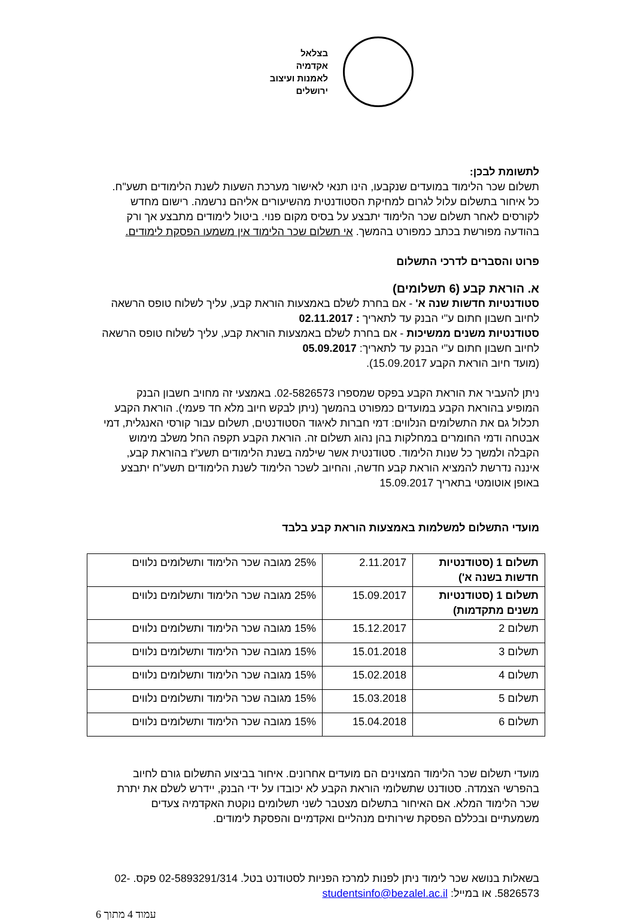בצלאל
אקדמיה
לאמנות ועיצוב
ירושלים
לתשומת לבכן:
תשלום שכר הלימוד במועדים שנקבעו, הינו תנאי לאישור מערכת השעות לשנת הלימודים תשע"ח. כל איחור בתשלום עלול לגרום למחיקת הסטודנטית מהשיעורים אליהם נרשמה. רישום מחדש לקורסים לאחר תשלום שכר הלימוד יתבצע על בסיס מקום פנוי. ביטול לימודים מתבצע אך ורק בהודעה מפורשת בכתב כמפורט בהמשך. אי תשלום שכר הלימוד אין משמעו הפסקת לימודים.
פרוט והסברים לדרכי התשלום
א. הוראת קבע (6 תשלומים)
סטודנטיות חדשות שנה א' - אם בחרת לשלם באמצעות הוראת קבע, עליך לשלוח טופס הרשאה לחיוב חשבון חתום ע"י הבנק עד לתאריך : 02.11.2017
סטודנטיות משנים ממשיכות - אם בחרת לשלם באמצעות הוראת קבע, עליך לשלוח טופס הרשאה לחיוב חשבון חתום ע"י הבנק עד לתאריך: 05.09.2017
(מועד חיוב הוראת הקבע 15.09.2017).
ניתן להעביר את הוראת הקבע בפקס שמספרו 02-5826573. באמצעי זה מחויב חשבון הבנק המופיע בהוראת הקבע במועדים כמפורט בהמשך (ניתן לבקש חיוב מלא חד פעמי). הוראת הקבע תכלול גם את התשלומים הנלווים: דמי חברות לאיגוד הסטודנטים, תשלום עבור קורסי האנגלית, דמי אבטחה ודמי החומרים במחלקות בהן נהוג תשלום זה. הוראת הקבע תקפה החל משלב מימוש הקבלה ולמשך כל שנות הלימוד. סטודנטית אשר שילמה בשנת הלימודים תשע"ז בהוראת קבע, איננה נדרשת להמציא הוראת קבע חדשה, והחיוב לשכר הלימוד לשנת הלימודים תשע"ח יתבצע באופן אוטומטי בתאריך 15.09.2017
מועדי התשלום למשלמות באמצעות הוראת קבע בלבד
| תשלום 1 (סטודנטיות חדשות בשנה א') | 2.11.2017 | 25% מגובה שכר הלימוד ותשלומים נלווים |
| תשלום 1 (סטודנטיות משנים מתקדמות) | 15.09.2017 | 25% מגובה שכר הלימוד ותשלומים נלווים |
| תשלום 2 | 15.12.2017 | 15% מגובה שכר הלימוד ותשלומים נלווים |
| תשלום 3 | 15.01.2018 | 15% מגובה שכר הלימוד ותשלומים נלווים |
| תשלום 4 | 15.02.2018 | 15% מגובה שכר הלימוד ותשלומים נלווים |
| תשלום 5 | 15.03.2018 | 15% מגובה שכר הלימוד ותשלומים נלווים |
| תשלום 6 | 15.04.2018 | 15% מגובה שכר הלימוד ותשלומים נלווים |
מועדי תשלום שכר הלימוד המצוינים הם מועדים אחרונים. איחור בביצוע התשלום גורם לחיוב בהפרשי הצמדה. סטודנט שתשלומי הוראת הקבע לא יכובדו על ידי הבנק, יידרש לשלם את יתרת שכר הלימוד המלא. אם האיחור בתשלום מצטבר לשני תשלומים נוקטת האקדמיה צעדים משמעתיים ובכללם הפסקת שירותים מנהליים ואקדמיים והפסקת לימודים.
בשאלות בנושא שכר לימוד ניתן לפנות למרכז הפניות לסטודנט בטל. 02-5893291/314 פקס. 02-5826573. או במייל: studentsinfo@bezalel.ac.il
עמוד 4 מתוך 6